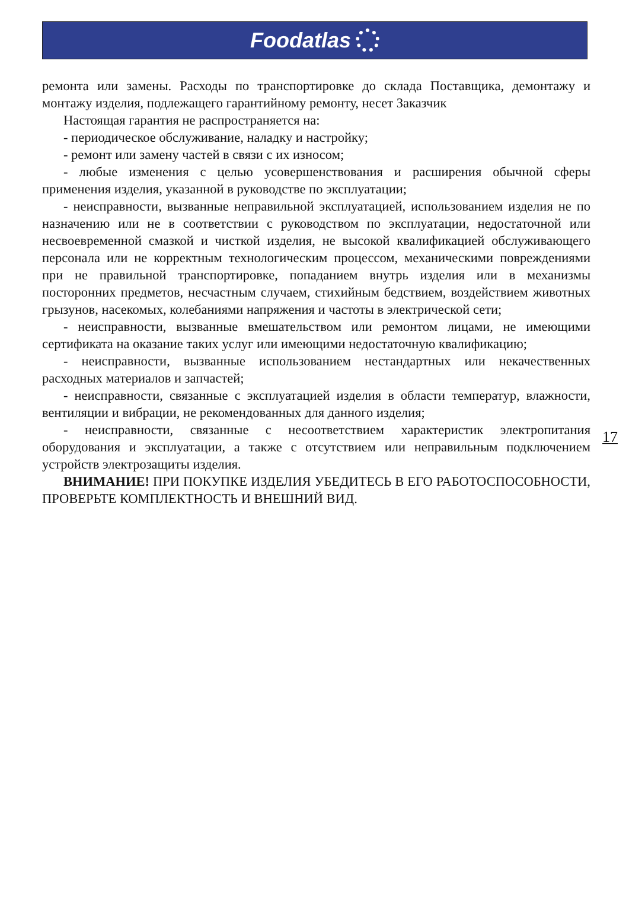Foodatlas
ремонта или замены. Расходы по транспортировке до склада Поставщика, демонтажу и монтажу изделия, подлежащего гарантийному ремонту, несет Заказчик
Настоящая гарантия не распространяется на:
- периодическое обслуживание, наладку и настройку;
- ремонт или замену частей в связи с их износом;
- любые изменения с целью усовершенствования и расширения обычной сферы применения изделия, указанной в руководстве по эксплуатации;
- неисправности, вызванные неправильной эксплуатацией, использованием изделия не по назначению или не в соответствии с руководством по эксплуатации, недостаточной или несвоевременной смазкой и чисткой изделия, не высокой квалификацией обслуживающего персонала или не корректным технологическим процессом, механическими повреждениями при не правильной транспортировке, попаданием внутрь изделия или в механизмы посторонних предметов, несчастным случаем, стихийным бедствием, воздействием животных грызунов, насекомых, колебаниями напряжения и частоты в электрической сети;
- неисправности, вызванные вмешательством или ремонтом лицами, не имеющими сертификата на оказание таких услуг или имеющими недостаточную квалификацию;
- неисправности, вызванные использованием нестандартных или некачественных расходных материалов и запчастей;
- неисправности, связанные с эксплуатацией изделия в области температур, влажности, вентиляции и вибрации, не рекомендованных для данного изделия;
- неисправности, связанные с несоответствием характеристик электропитания оборудования и эксплуатации, а также с отсутствием или неправильным подключением устройств электрозащиты изделия.
ВНИМАНИЕ! ПРИ ПОКУПКЕ ИЗДЕЛИЯ УБЕДИТЕСЬ В ЕГО РАБОТОСПО­СОБНОСТИ, ПРОВЕРЬТЕ КОМПЛЕКТНОСТЬ И ВНЕШНИЙ ВИД.
17